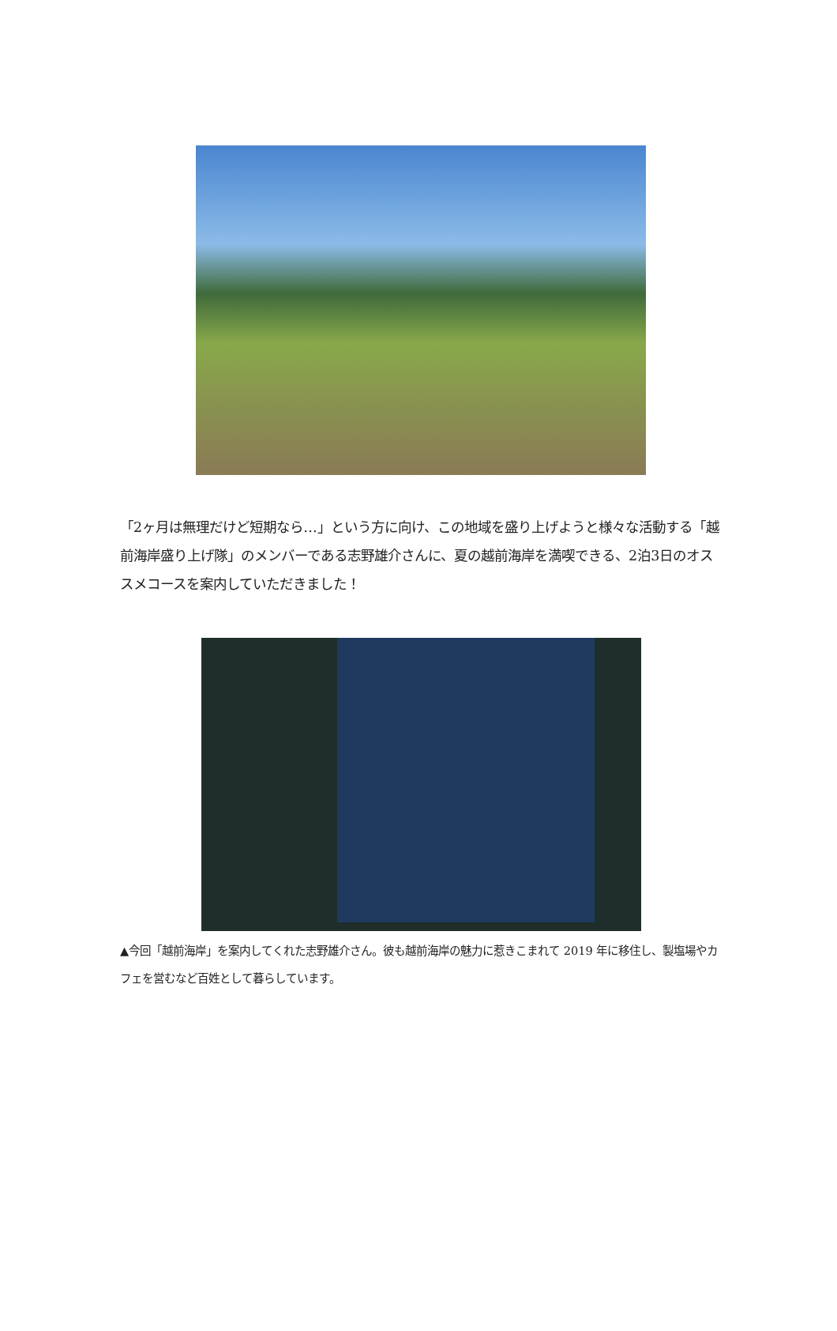「2ヶ月は無理だけど短期なら…」という方に向け、この地域を盛り上げようと様々な活動する「越前海岸盛り上げ隊」のメンバーである志野雄介さんに、夏の越前海岸を満喫できる、2泊3日のオススメコースを案内していただきました！
▲今回「越前海岸」を案内してくれた志野雄介さん。彼も越前海岸の魅力に惹きこまれて 2019 年に移住し、製塩場やカフェを営むなど百姓として暮らしています。